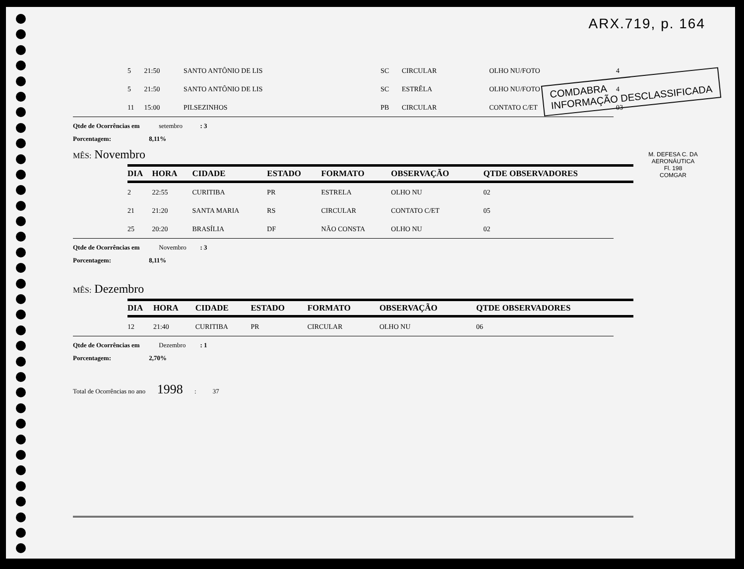ARX.719, p. 164
COMDABRA
INFORMAÇÃO DESCLASSIFICADA
M. DEFESA C. DA AERONÁUTICA
Fl. 198
COMGAR
| 5 | 21:50 | SANTO ANTÔNIO DE LIS | SC | CIRCULAR | OLHO NU/FOTO | 4 |
| 5 | 21:50 | SANTO ANTÔNIO DE LIS | SC | ESTRÊLA | OLHO NU/FOTO | 4 |
| 11 | 15:00 | PILSEZINHOS | PB | CIRCULAR | CONTATO C/ET | 03 |
Qtde de Ocorrências em setembro : 3
Porcentagem: 8,11%
MÊS: Novembro
| DIA | HORA | CIDADE | ESTADO | FORMATO | OBSERVAÇÃO | QTDE OBSERVADORES |
| --- | --- | --- | --- | --- | --- | --- |
| 2 | 22:55 | CURITIBA | PR | ESTRELA | OLHO NU | 02 |
| 21 | 21:20 | SANTA MARIA | RS | CIRCULAR | CONTATO C/ET | 05 |
| 25 | 20:20 | BRASÍLIA | DF | NÃO CONSTA | OLHO NU | 02 |
Qtde de Ocorrências em Novembro : 3
Porcentagem: 8,11%
MÊS: Dezembro
| DIA | HORA | CIDADE | ESTADO | FORMATO | OBSERVAÇÃO | QTDE OBSERVADORES |
| --- | --- | --- | --- | --- | --- | --- |
| 12 | 21:40 | CURITIBA | PR | CIRCULAR | OLHO NU | 06 |
Qtde de Ocorrências em Dezembro : 1
Porcentagem: 2,70%
Total de Ocorrências no ano 1998 : 37